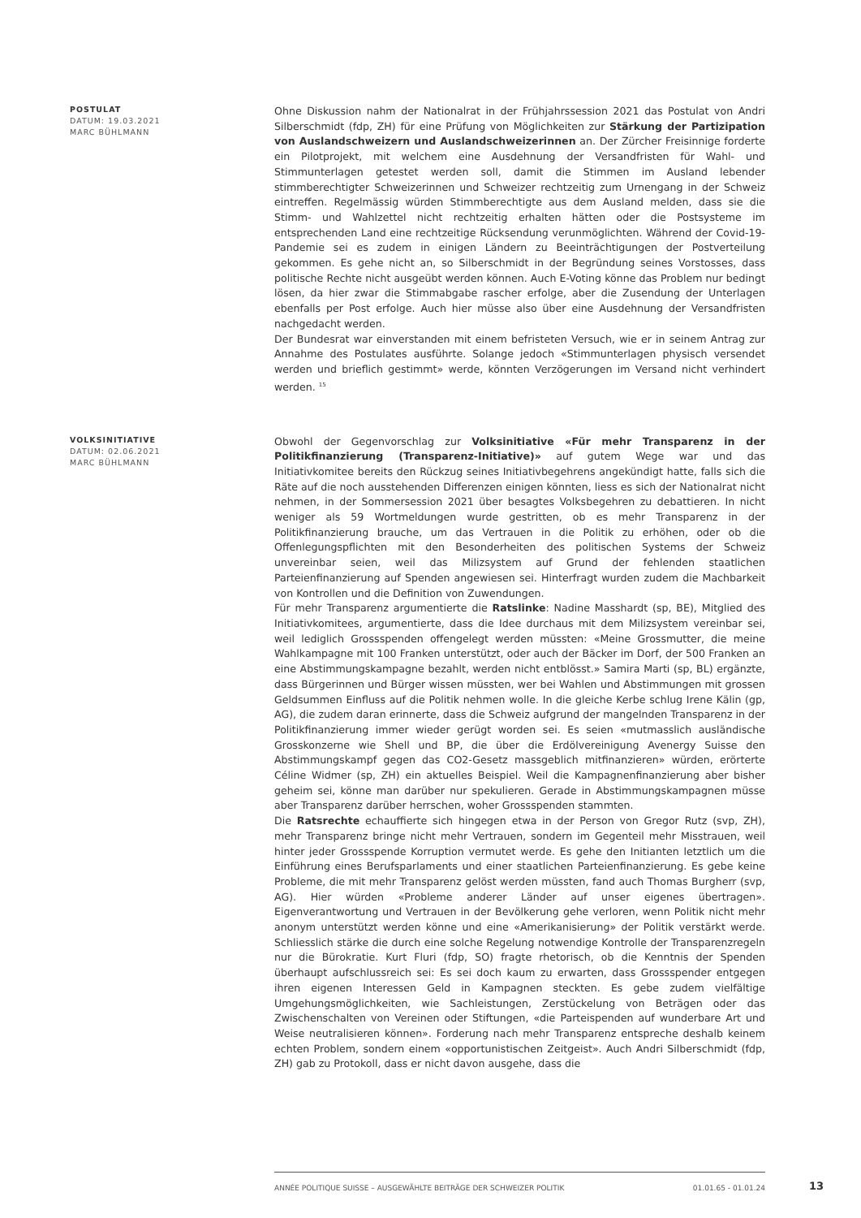POSTULAT
DATUM: 19.03.2021
MARC BÜHLMANN
Ohne Diskussion nahm der Nationalrat in der Frühjahrssession 2021 das Postulat von Andri Silberschmidt (fdp, ZH) für eine Prüfung von Möglichkeiten zur Stärkung der Partizipation von Auslandschweizern und Auslandschweizerinnen an. Der Zürcher Freisinnige forderte ein Pilotprojekt, mit welchem eine Ausdehnung der Versandfristen für Wahl- und Stimmunterlagen getestet werden soll, damit die Stimmen im Ausland lebender stimmberechtigter Schweizerinnen und Schweizer rechtzeitig zum Urnengang in der Schweiz eintreffen. Regelmässig würden Stimmberechtigte aus dem Ausland melden, dass sie die Stimm- und Wahlzettel nicht rechtzeitig erhalten hätten oder die Postsysteme im entsprechenden Land eine rechtzeitige Rücksendung verunmöglichten. Während der Covid-19-Pandemie sei es zudem in einigen Ländern zu Beeinträchtigungen der Postverteilung gekommen. Es gehe nicht an, so Silberschmidt in der Begründung seines Vorstosses, dass politische Rechte nicht ausgeübt werden können. Auch E-Voting könne das Problem nur bedingt lösen, da hier zwar die Stimmabgabe rascher erfolge, aber die Zusendung der Unterlagen ebenfalls per Post erfolge. Auch hier müsse also über eine Ausdehnung der Versandfristen nachgedacht werden.
Der Bundesrat war einverstanden mit einem befristeten Versuch, wie er in seinem Antrag zur Annahme des Postulates ausführte. Solange jedoch «Stimmunterlagen physisch versendet werden und brieflich gestimmt» werde, könnten Verzögerungen im Versand nicht verhindert werden. <sup>15</sup>
VOLKSINITIATIVE
DATUM: 02.06.2021
MARC BÜHLMANN
Obwohl der Gegenvorschlag zur Volksinitiative «Für mehr Transparenz in der Politikfinanzierung (Transparenz-Initiative)» auf gutem Wege war und das Initiativkomitee bereits den Rückzug seines Initiativbegehrens angekündigt hatte, falls sich die Räte auf die noch ausstehenden Differenzen einigen könnten, liess es sich der Nationalrat nicht nehmen, in der Sommersession 2021 über besagtes Volksbegehren zu debattieren. In nicht weniger als 59 Wortmeldungen wurde gestritten, ob es mehr Transparenz in der Politikfinanzierung brauche, um das Vertrauen in die Politik zu erhöhen, oder ob die Offenlegungspflichten mit den Besonderheiten des politischen Systems der Schweiz unvereinbar seien, weil das Milizsystem auf Grund der fehlenden staatlichen Parteienfinanzierung auf Spenden angewiesen sei. Hinterfragt wurden zudem die Machbarkeit von Kontrollen und die Definition von Zuwendungen.
Für mehr Transparenz argumentierte die Ratslinke: Nadine Masshardt (sp, BE), Mitglied des Initiativkomitees, argumentierte, dass die Idee durchaus mit dem Milizsystem vereinbar sei, weil lediglich Grossspenden offengelegt werden müssten: «Meine Grossmutter, die meine Wahlkampagne mit 100 Franken unterstützt, oder auch der Bäcker im Dorf, der 500 Franken an eine Abstimmungskampagne bezahlt, werden nicht entblösst.» Samira Marti (sp, BL) ergänzte, dass Bürgerinnen und Bürger wissen müssten, wer bei Wahlen und Abstimmungen mit grossen Geldsummen Einfluss auf die Politik nehmen wolle. In die gleiche Kerbe schlug Irene Kälin (gp, AG), die zudem daran erinnerte, dass die Schweiz aufgrund der mangelnden Transparenz in der Politikfinanzierung immer wieder gerügt worden sei. Es seien «mutmasslich ausländische Grosskonzerne wie Shell und BP, die über die Erdölvereinigung Avenergy Suisse den Abstimmungskampf gegen das CO2-Gesetz massgeblich mitfinanzieren» würden, erörterte Céline Widmer (sp, ZH) ein aktuelles Beispiel. Weil die Kampagnenfinanzierung aber bisher geheim sei, könne man darüber nur spekulieren. Gerade in Abstimmungskampagnen müsse aber Transparenz darüber herrschen, woher Grossspenden stammten.
Die Ratsrechte echauffierte sich hingegen etwa in der Person von Gregor Rutz (svp, ZH), mehr Transparenz bringe nicht mehr Vertrauen, sondern im Gegenteil mehr Misstrauen, weil hinter jeder Grossspende Korruption vermutet werde. Es gehe den Initianten letztlich um die Einführung eines Berufsparlaments und einer staatlichen Parteienfinanzierung. Es gebe keine Probleme, die mit mehr Transparenz gelöst werden müssten, fand auch Thomas Burgherr (svp, AG). Hier würden «Probleme anderer Länder auf unser eigenes übertragen». Eigenverantwortung und Vertrauen in der Bevölkerung gehe verloren, wenn Politik nicht mehr anonym unterstützt werden könne und eine «Amerikanisierung» der Politik verstärkt werde. Schliesslich stärke die durch eine solche Regelung notwendige Kontrolle der Transparenzregeln nur die Bürokratie. Kurt Fluri (fdp, SO) fragte rhetorisch, ob die Kenntnis der Spenden überhaupt aufschlussreich sei: Es sei doch kaum zu erwarten, dass Grossspender entgegen ihren eigenen Interessen Geld in Kampagnen steckten. Es gebe zudem vielfältige Umgehungsmöglichkeiten, wie Sachleistungen, Zerstückelung von Beträgen oder das Zwischenschalten von Vereinen oder Stiftungen, «die Parteispenden auf wunderbare Art und Weise neutralisieren können». Forderung nach mehr Transparenz entspreche deshalb keinem echten Problem, sondern einem «opportunistischen Zeitgeist». Auch Andri Silberschmidt (fdp, ZH) gab zu Protokoll, dass er nicht davon ausgehe, dass die
ANNÉE POLITIQUE SUISSE – AUSGEWÄHLTE BEITRÄGE DER SCHWEIZER POLITIK 01.01.65 - 01.01.24
13